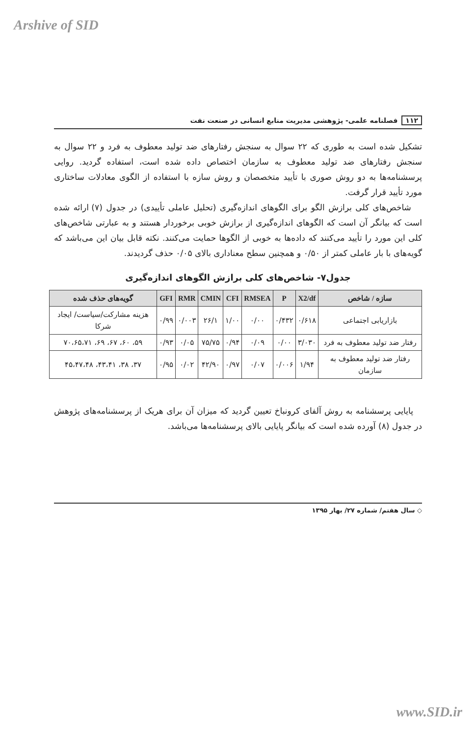Arshive of SID
۱۱۲ فصلنامه علمی- پژوهشی مدیریت منابع انسانی در صنعت نفت
تشکیل شده است به طوری که ۲۲ سوال به سنجش رفتارهای ضد تولید معطوف به فرد و ۲۲ سوال به سنجش رفتارهای ضد تولید معطوف به سازمان اختصاص داده شده است، استفاده گردید. روایی پرسشنامه‌ها به دو روش صوری با تأیید متخصصان و روش سازه با استفاده از الگوی معادلات ساختاری مورد تأیید قرار گرفت.
شاخص‌های کلی برازش الگو برای الگوهای اندازه‌گیری (تحلیل عاملی تأییدی) در جدول (۷) ارائه شده است که بیانگر آن است که الگوهای اندازه‌گیری از برازش خوبی برخوردار هستند و به عبارتی شاخص‌های کلی این مورد را تأیید می‌کنند که داده‌ها به خوبی از الگوها حمایت می‌کنند. نکته قابل بیان این می‌باشد که گویه‌های با بار عاملی کمتر از ۰/۵۰ و همچنین سطح معناداری بالای ۰/۰۵ حذف گردیدند.
جدول۷- شاخص‌های کلی برازش الگوهای اندازه‌گیری
| سازه / شاخص | X2/df | P | RMSEA | CFI | CMIN | RMR | GFI | گویه‌های حذف شده |
| --- | --- | --- | --- | --- | --- | --- | --- | --- |
| بازاریابی اجتماعی | ۰/۶۱۸ | ۰/۴۳۲ | ۰/۰۰ | ۱/۰۰ | ۲۶/۱ | ۰/۰۰۳ | ۰/۹۹ | هزینه مشارکت/سیاست/ ایجاد شرکا |
| رفتار ضد تولید معطوف به فرد | ۳/۰۳۰ | ۰/۰۰ | ۰/۰۹ | ۰/۹۴ | ۷۵/۷۵ | ۰/۰۵ | ۰/۹۳ | ۵۹، ۶۰، ۶۷، ۶۹، ۷۰،۶۵،۷۱ |
| رفتار ضد تولید معطوف به سازمان | ۱/۹۴ | ۰/۰۰۶ | ۰/۰۷ | ۰/۹۷ | ۴۲/۹۰ | ۰/۰۲ | ۰/۹۵ | ۳۷، ۳۸، ۴۳،۴۱، ۴۵،۴۷،۴۸ |
پایایی پرسشنامه به روش آلفای کرونباخ تعیین گردید که میزان آن برای هریک از پرسشنامه‌های پژوهش در جدول (۸) آورده شده است که بیانگر پایایی بالای پرسشنامه‌ها می‌باشد.
◇ سال هفتم/ شماره ۲۷/ بهار ۱۳۹۵
www.SID.ir